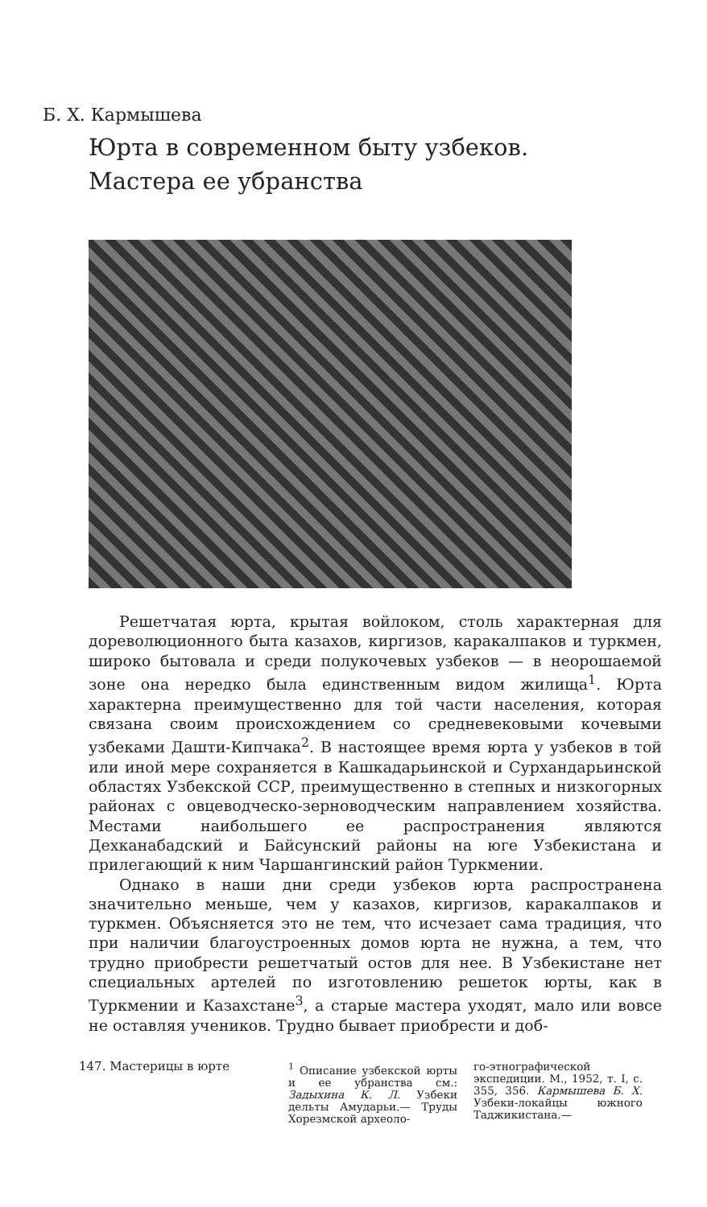Б. Х. Кармышева
Юрта в современном быту узбеков.
Мастера ее убранства
Решетчатая юрта, крытая войлоком, столь характерная для дореволюционного быта казахов, киргизов, каракалпаков и туркмен, широко бытовала и среди полукочевых узбеков — в неорошаемой зоне она нередко была единственным видом жилища<sup>1</sup>. Юрта характерна преимущественно для той части населения, которая связана своим происхождением со средневековыми кочевыми узбеками Дашти-Кипчака<sup>2</sup>. В настоящее время юрта у узбеков в той или иной мере сохраняется в Кашкадарьинской и Сурхандарьинской областях Узбекской ССР, преимущественно в степных и низкогорных районах с овцеводческо-зерноводческим направлением хозяйства. Местами наибольшего ее распространения являются Дехканабадский и Байсунский районы на юге Узбекистана и прилегающий к ним Чаршангинский район Туркмении.
Однако в наши дни среди узбеков юрта распространена значительно меньше, чем у казахов, киргизов, каракалпаков и туркмен. Объясняется это не тем, что исчезает сама традиция, что при наличии благоустроенных домов юрта не нужна, а тем, что трудно приобрести решетчатый остов для нее. В Узбекистане нет специальных артелей по изготовлению решеток юрты, как в Туркмении и Казахстане<sup>3</sup>, а старые мастера уходят, мало или вовсе не оставляя учеников. Трудно бывает приобрести и доб-
147. Мастерицы в юрте <sup>1</sup> Описание узбекской юрты и ее убранства см.: Задыхина К. Л. Узбеки дельты Амударьи.— Труды Хорезмской археоло-
го-этнографической экспедиции. М., 1952, т. I, с. 355, 356. Кармышева Б. Х. Узбеки-локайцы южного Таджикистана.—